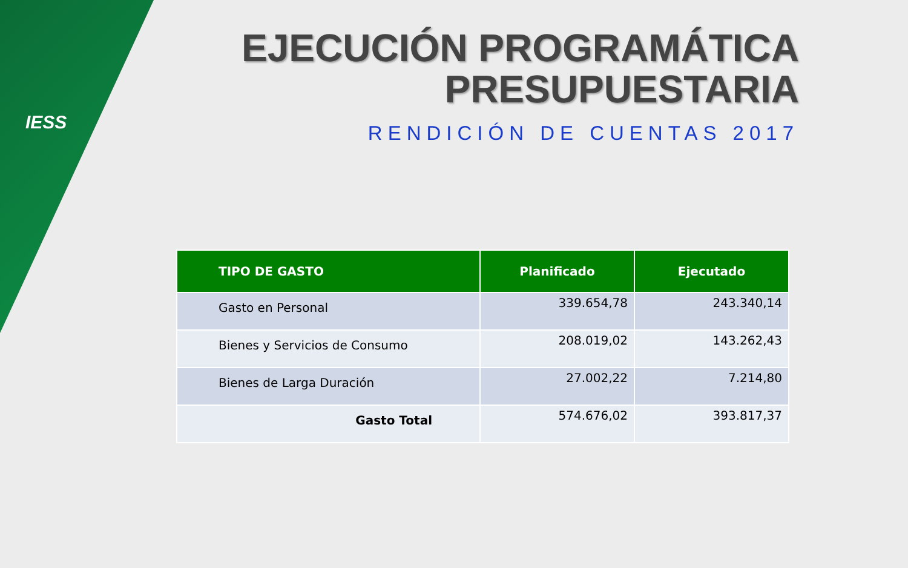IESS
EJECUCIÓN PROGRAMÁTICA
PRESUPUESTARIA
RENDICIÓN DE CUENTAS 2017
| TIPO DE GASTO | Planificado | Ejecutado |
| --- | --- | --- |
| Gasto en Personal | 339.654,78 | 243.340,14 |
| Bienes y Servicios de Consumo | 208.019,02 | 143.262,43 |
| Bienes de Larga Duración | 27.002,22 | 7.214,80 |
| Gasto Total | 574.676,02 | 393.817,37 |